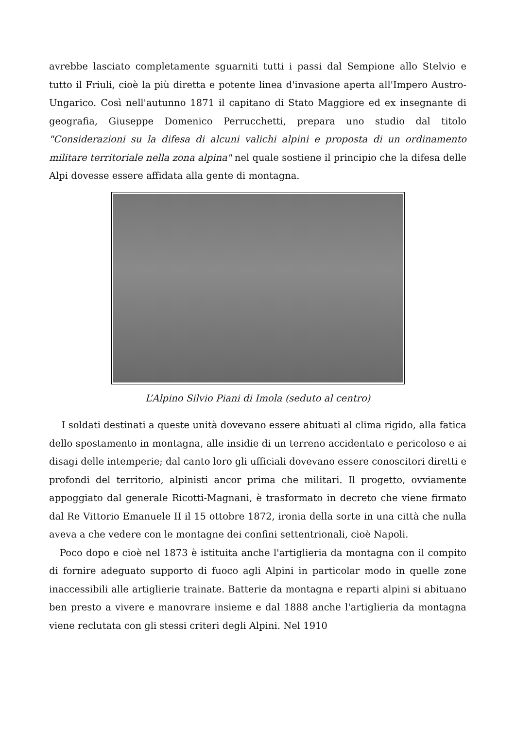avrebbe lasciato completamente sguarniti tutti i passi dal Sempione allo Stelvio e tutto il Friuli, cioè la più diretta e potente linea d'invasione aperta all'Impero Austro-Ungarico. Così nell'autunno 1871 il capitano di Stato Maggiore ed ex insegnante di geografia, Giuseppe Domenico Perrucchetti, prepara uno studio dal titolo "Considerazioni su la difesa di alcuni valichi alpini e proposta di un ordinamento militare territoriale nella zona alpina" nel quale sostiene il principio che la difesa delle Alpi dovesse essere affidata alla gente di montagna.
L’Alpino Silvio Piani di Imola (seduto al centro)
I soldati destinati a queste unità dovevano essere abituati al clima rigido, alla fatica dello spostamento in montagna, alle insidie di un terreno accidentato e pericoloso e ai disagi delle intemperie; dal canto loro gli ufficiali dovevano essere conoscitori diretti e profondi del territorio, alpinisti ancor prima che militari. Il progetto, ovviamente appoggiato dal generale Ricotti-Magnani, è trasformato in decreto che viene firmato dal Re Vittorio Emanuele II il 15 ottobre 1872, ironia della sorte in una città che nulla aveva a che vedere con le montagne dei confini settentrionali, cioè Napoli.
Poco dopo e cioè nel 1873 è istituita anche l'artiglieria da montagna con il compito di fornire adeguato supporto di fuoco agli Alpini in particolar modo in quelle zone inaccessibili alle artiglierie trainate. Batterie da montagna e reparti alpini si abituano ben presto a vivere e manovrare insieme e dal 1888 anche l'artiglieria da montagna viene reclutata con gli stessi criteri degli Alpini. Nel 1910